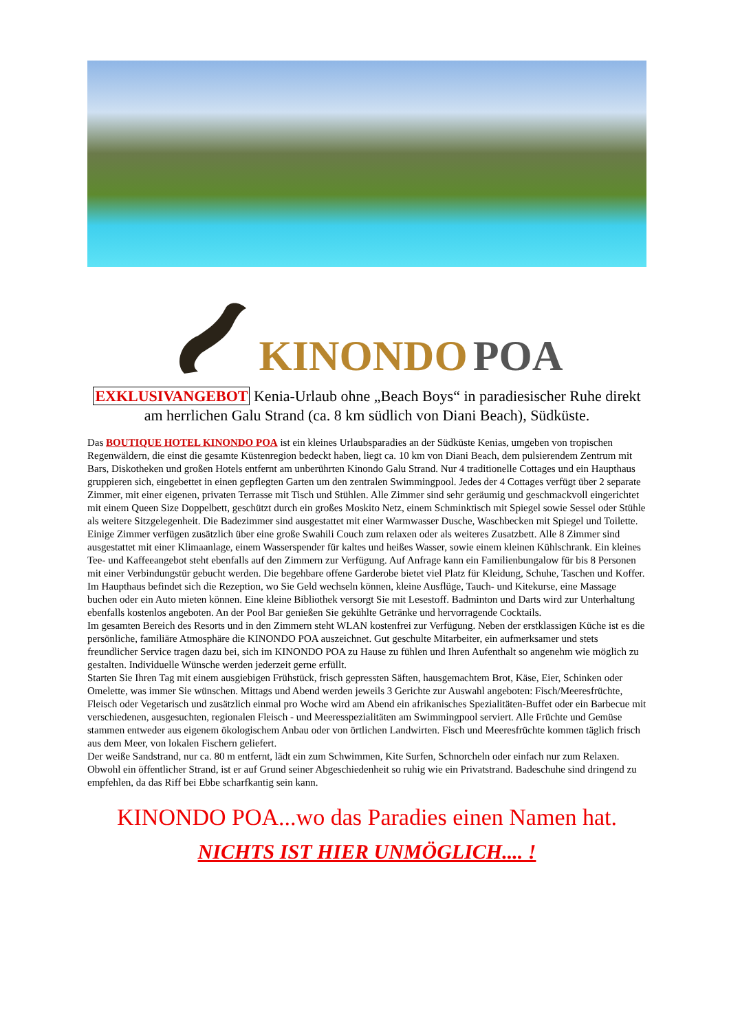KINONDO POA
EXKLUSIVANGEBOT Kenia-Urlaub ohne „Beach Boys“ in paradiesischer Ruhe direkt am herrlichen Galu Strand (ca. 8 km südlich von Diani Beach), Südküste.
Das BOUTIQUE HOTEL KINONDO POA ist ein kleines Urlaubsparadies an der Südküste Kenias, umgeben von tropischen Regenwäldern, die einst die gesamte Küstenregion bedeckt haben, liegt ca. 10 km von Diani Beach, dem pulsierendem Zentrum mit Bars, Diskotheken und großen Hotels entfernt am unberührten Kinondo Galu Strand. Nur 4 traditionelle Cottages und ein Haupthaus gruppieren sich, eingebettet in einen gepflegten Garten um den zentralen Swimmingpool. Jedes der 4 Cottages verfügt über 2 separate Zimmer, mit einer eigenen, privaten Terrasse mit Tisch und Stühlen. Alle Zimmer sind sehr geräumig und geschmackvoll eingerichtet mit einem Queen Size Doppelbett, geschützt durch ein großes Moskito Netz, einem Schminktisch mit Spiegel sowie Sessel oder Stühle als weitere Sitzgelegenheit. Die Badezimmer sind ausgestattet mit einer Warmwasser Dusche, Waschbecken mit Spiegel und Toilette. Einige Zimmer verfügen zusätzlich über eine große Swahili Couch zum relaxen oder als weiteres Zusatzbett. Alle 8 Zimmer sind ausgestattet mit einer Klimaanlage, einem Wasserspender für kaltes und heißes Wasser, sowie einem kleinen Kühlschrank. Ein kleines Tee- und Kaffeeangebot steht ebenfalls auf den Zimmern zur Verfügung. Auf Anfrage kann ein Familienbungalow für bis 8 Personen mit einer Verbindungstür gebucht werden. Die begehbare offene Garderobe bietet viel Platz für Kleidung, Schuhe, Taschen und Koffer. Im Haupthaus befindet sich die Rezeption, wo Sie Geld wechseln können, kleine Ausflüge, Tauch- und Kitekurse, eine Massage buchen oder ein Auto mieten können. Eine kleine Bibliothek versorgt Sie mit Lesestoff. Badminton und Darts wird zur Unterhaltung ebenfalls kostenlos angeboten. An der Pool Bar genießen Sie gekühlte Getränke und hervorragende Cocktails.
Im gesamten Bereich des Resorts und in den Zimmern steht WLAN kostenfrei zur Verfügung. Neben der erstklassigen Küche ist es die persönliche, familiäre Atmosphäre die KINONDO POA auszeichnet. Gut geschulte Mitarbeiter, ein aufmerksamer und stets freundlicher Service tragen dazu bei, sich im KINONDO POA zu Hause zu fühlen und Ihren Aufenthalt so angenehm wie möglich zu gestalten. Individuelle Wünsche werden jederzeit gerne erfüllt.
Starten Sie Ihren Tag mit einem ausgiebigen Frühstück, frisch gepressten Säften, hausgemachtem Brot, Käse, Eier, Schinken oder Omelette, was immer Sie wünschen. Mittags und Abend werden jeweils 3 Gerichte zur Auswahl angeboten: Fisch/Meeresfrüchte, Fleisch oder Vegetarisch und zusätzlich einmal pro Woche wird am Abend ein afrikanisches Spezialitäten-Buffet oder ein Barbecue mit verschiedenen, ausgesuchten, regionalen Fleisch - und Meeresspezialitäten am Swimmingpool serviert. Alle Früchte und Gemüse stammen entweder aus eigenem ökologischem Anbau oder von örtlichen Landwirten. Fisch und Meeresfrüchte kommen täglich frisch aus dem Meer, von lokalen Fischern geliefert.
Der weiße Sandstrand, nur ca. 80 m entfernt, lädt ein zum Schwimmen, Kite Surfen, Schnorcheln oder einfach nur zum Relaxen. Obwohl ein öffentlicher Strand, ist er auf Grund seiner Abgeschiedenheit so ruhig wie ein Privatstrand. Badeschuhe sind dringend zu empfehlen, da das Riff bei Ebbe scharfkantig sein kann.
KINONDO POA...wo das Paradies einen Namen hat.
NICHTS IST HIER UNMÖGLICH.... !